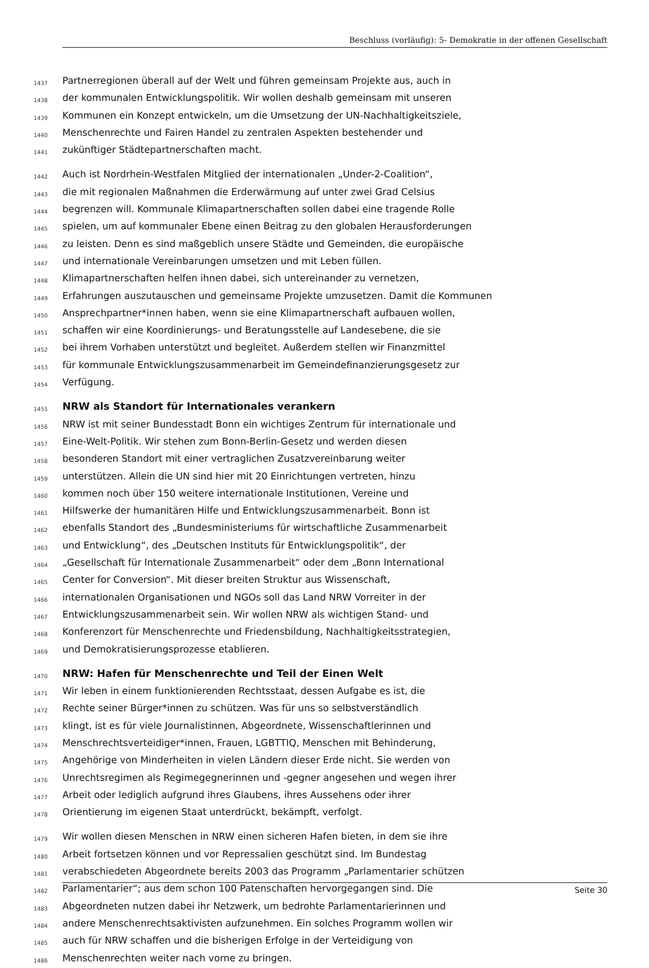Beschluss (vorläufig): 5- Demokratie in der offenen Gesellschaft
1437 Partnerregionen überall auf der Welt und führen gemeinsam Projekte aus, auch in
1438 der kommunalen Entwicklungspolitik. Wir wollen deshalb gemeinsam mit unseren
1439 Kommunen ein Konzept entwickeln, um die Umsetzung der UN-Nachhaltigkeitsziele,
1440 Menschenrechte und Fairen Handel zu zentralen Aspekten bestehender und
1441 zukünftiger Städtepartnerschaften macht.
1442 Auch ist Nordrhein-Westfalen Mitglied der internationalen „Under-2-Coalition“,
1443 die mit regionalen Maßnahmen die Erderwärmung auf unter zwei Grad Celsius
1444 begrenzen will. Kommunale Klimapartnerschaften sollen dabei eine tragende Rolle
1445 spielen, um auf kommunaler Ebene einen Beitrag zu den globalen Herausforderungen
1446 zu leisten. Denn es sind maßgeblich unsere Städte und Gemeinden, die europäische
1447 und internationale Vereinbarungen umsetzen und mit Leben füllen.
1448 Klimapartnerschaften helfen ihnen dabei, sich untereinander zu vernetzen,
1449 Erfahrungen auszutauschen und gemeinsame Projekte umzusetzen. Damit die Kommunen
1450 Ansprechpartner*innen haben, wenn sie eine Klimapartnerschaft aufbauen wollen,
1451 schaffen wir eine Koordinierungs- und Beratungsstelle auf Landesebene, die sie
1452 bei ihrem Vorhaben unterstützt und begleitet. Außerdem stellen wir Finanzmittel
1453 für kommunale Entwicklungszusammenarbeit im Gemeindefinanzierungsgesetz zur
1454 Verfügung.
1455 NRW als Standort für Internationales verankern
1456 NRW ist mit seiner Bundesstadt Bonn ein wichtiges Zentrum für internationale und
1457 Eine-Welt-Politik. Wir stehen zum Bonn-Berlin-Gesetz und werden diesen
1458 besonderen Standort mit einer vertraglichen Zusatzvereinbarung weiter
1459 unterstützen. Allein die UN sind hier mit 20 Einrichtungen vertreten, hinzu
1460 kommen noch über 150 weitere internationale Institutionen, Vereine und
1461 Hilfswerke der humanitären Hilfe und Entwicklungszusammenarbeit. Bonn ist
1462 ebenfalls Standort des „Bundesministeriums für wirtschaftliche Zusammenarbeit
1463 und Entwicklung“, des „Deutschen Instituts für Entwicklungspolitik“, der
1464 „Gesellschaft für Internationale Zusammenarbeit“ oder dem „Bonn International
1465 Center for Conversion“. Mit dieser breiten Struktur aus Wissenschaft,
1466 internationalen Organisationen und NGOs soll das Land NRW Vorreiter in der
1467 Entwicklungszusammenarbeit sein. Wir wollen NRW als wichtigen Stand- und
1468 Konferenzort für Menschenrechte und Friedensbildung, Nachhaltigkeitsstrategien,
1469 und Demokratisierungsprozesse etablieren.
1470 NRW: Hafen für Menschenrechte und Teil der Einen Welt
1471 Wir leben in einem funktionierenden Rechtsstaat, dessen Aufgabe es ist, die
1472 Rechte seiner Bürger*innen zu schützen. Was für uns so selbstverständlich
1473 klingt, ist es für viele Journalistinnen, Abgeordnete, Wissenschaftlerinnen und
1474 Menschrechtsverteidiger*innen, Frauen, LGBTTIQ, Menschen mit Behinderung,
1475 Angehörige von Minderheiten in vielen Ländern dieser Erde nicht. Sie werden von
1476 Unrechtsregimen als Regimegegnerinnen und -gegner angesehen und wegen ihrer
1477 Arbeit oder lediglich aufgrund ihres Glaubens, ihres Aussehens oder ihrer
1478 Orientierung im eigenen Staat unterdrückt, bekämpft, verfolgt.
1479 Wir wollen diesen Menschen in NRW einen sicheren Hafen bieten, in dem sie ihre
1480 Arbeit fortsetzen können und vor Repressalien geschützt sind. Im Bundestag
1481 verabschiedeten Abgeordnete bereits 2003 das Programm „Parlamentarier schützen
1482 Parlamentarier“; aus dem schon 100 Patenschaften hervorgegangen sind. Die
1483 Abgeordneten nutzen dabei ihr Netzwerk, um bedrohte Parlamentarierinnen und
1484 andere Menschenrechtsaktivisten aufzunehmen. Ein solches Programm wollen wir
1485 auch für NRW schaffen und die bisherigen Erfolge in der Verteidigung von
1486 Menschenrechten weiter nach vorne zu bringen.
Seite 30